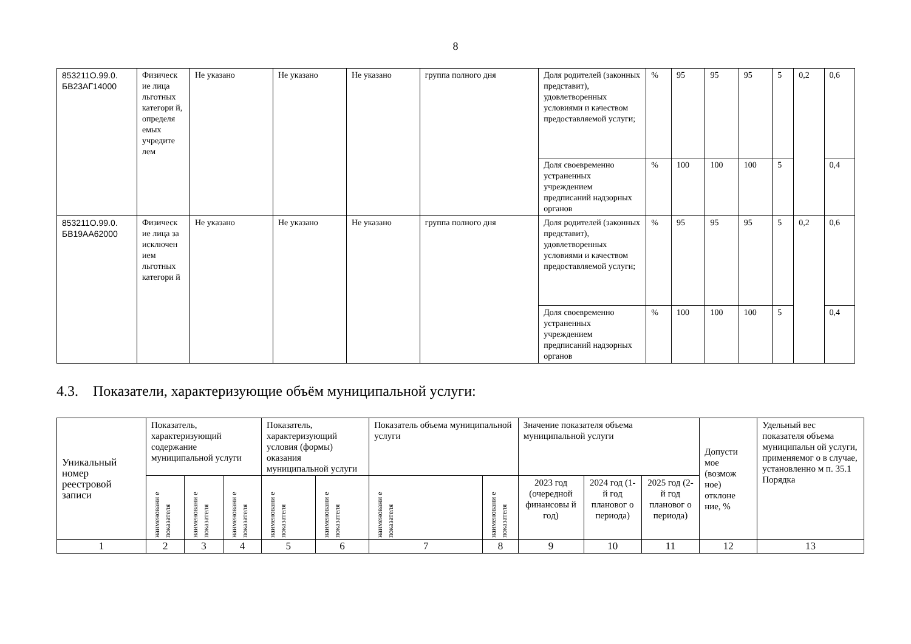8
| 853211О.99.0. БВ23АГ14000 | Физическ ие лица льготных категори й, определя емых учредите лем | Не указано | Не указано | Не указано | группа полного дня | Доля родителей (законных представит), удовлетворенных условиями и качеством предоставляемой услуги; | % | 95 | 95 | 95 | 5 | 0,2 | 0,6 |
| | | | | | | Доля своевременно устраненных учреждением предписаний надзорных органов | % | 100 | 100 | 100 | 5 | | 0,4 |
| 853211О.99.0. БВ19АА62000 | Физическ ие лица за исключен ием льготных категори й | Не указано | Не указано | Не указано | группа полного дня | Доля родителей (законных представит), удовлетворенных условиями и качеством предоставляемой услуги; | % | 95 | 95 | 95 | 5 | 0,2 | 0,6 |
| | | | | | | Доля своевременно устраненных учреждением предписаний надзорных органов | % | 100 | 100 | 100 | 5 | | 0,4 |
4.3. Показатели, характеризующие объём муниципальной услуги:
| Уникальный номер реестровой записи | Показатель, характеризующий содержание муниципальной услуги | | | Показатель, характеризующий условия (формы) оказания муниципальной услуги | | Показатель объема муниципальной услуги | | Значение показателя объема муниципальной услуги | | | Допусти мое (возмож ное) отклоне ние, % | Удельный вес показателя объема муниципальн ой услуги, применяемог о в случае, установленно м п. 35.1 Порядка |
| --- | --- | --- | --- | --- | --- | --- | --- | --- | --- | --- | --- | --- |
| | наименовани е показателя | наименовани е показателя | наименовани е показателя | наименовани е показателя | наименовани е показателя | наименовани е показателя | наименовани е показателя | 2023 год (очередной финансовы й год) | 2024 год (1-й год плановог о периода) | 2025 год (2-й год плановог о периода) | | |
| 1 | 2 | 3 | 4 | 5 | 6 | 7 | 8 | 9 | 10 | 11 | 12 | 13 |